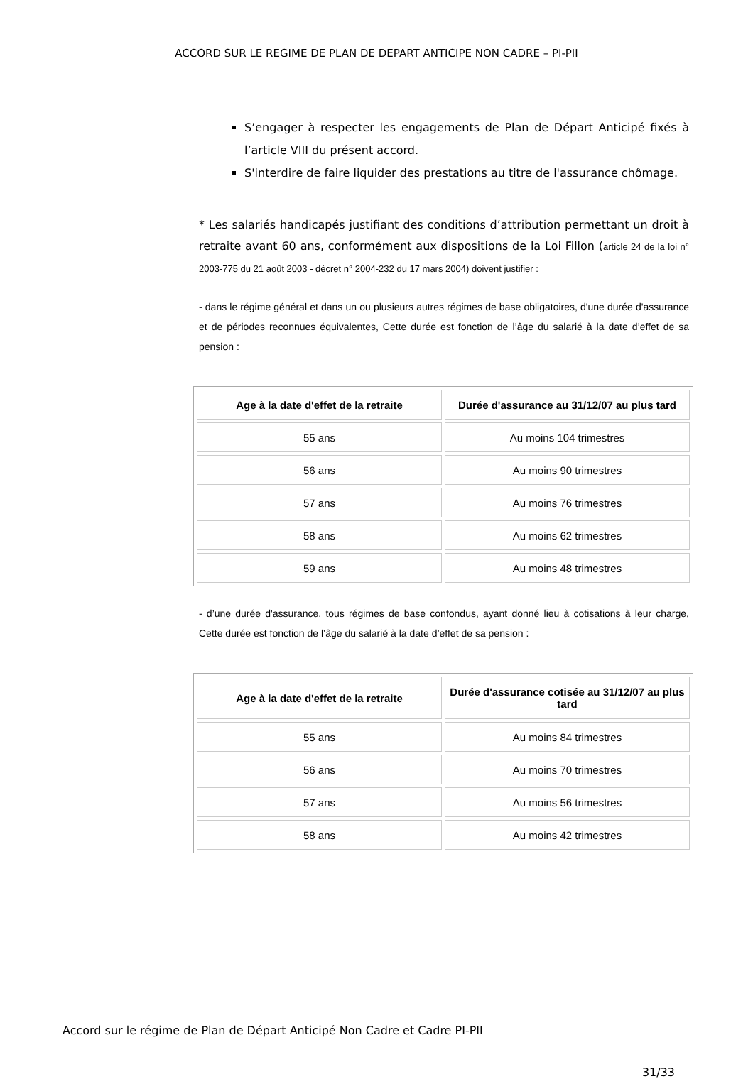ACCORD SUR LE REGIME DE PLAN DE DEPART ANTICIPE NON CADRE – PI-PII
S’engager à respecter les engagements de Plan de Départ Anticipé fixés à l’article VIII du présent accord.
S'interdire de faire liquider des prestations au titre de l'assurance chômage.
* Les salariés handicapés justifiant des conditions d’attribution permettant un droit à retraite avant 60 ans, conformément aux dispositions de la Loi Fillon (article 24 de la loi n° 2003-775 du 21 août 2003 - décret n° 2004-232 du 17 mars 2004) doivent justifier :
- dans le régime général et dans un ou plusieurs autres régimes de base obligatoires, d'une durée d'assurance et de périodes reconnues équivalentes, Cette durée est fonction de l’âge du salarié à la date d’effet de sa pension :
| Age à la date d'effet de la retraite | Durée d'assurance au 31/12/07 au plus tard |
| --- | --- |
| 55 ans | Au moins 104 trimestres |
| 56 ans | Au moins 90 trimestres |
| 57 ans | Au moins 76 trimestres |
| 58 ans | Au moins 62 trimestres |
| 59 ans | Au moins 48 trimestres |
- d’une durée d'assurance, tous régimes de base confondus, ayant donné lieu à cotisations à leur charge, Cette durée est fonction de l’âge du salarié à la date d’effet de sa pension :
| Age à la date d'effet de la retraite | Durée d'assurance cotisée au 31/12/07 au plus tard |
| --- | --- |
| 55 ans | Au moins 84 trimestres |
| 56 ans | Au moins 70 trimestres |
| 57 ans | Au moins 56 trimestres |
| 58 ans | Au moins 42 trimestres |
Accord sur le régime de Plan de Départ Anticipé Non Cadre et Cadre PI-PII
31/33